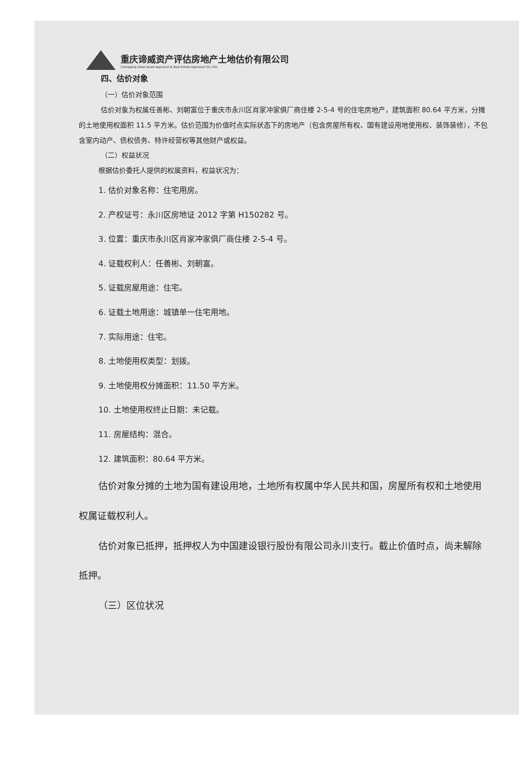重庆谛威资产评估房地产土地估价有限公司
Chongqing Diwei Asset Appraisal & Real Estate Appraisal CO.,LTD.
四、估价对象
（一）估价对象范围
估价对象为权属任善彬、刘朝富位于重庆市永川区肖家冲家俱厂商住楼 2-5-4 号的住宅房地产，建筑面积 80.64 平方米，分摊的土地使用权面积 11.5 平方米。估价范围为价值时点实际状态下的房地产（包含房屋所有权、国有建设用地使用权、装饰装修），不包含室内动产、债权债务、特许经营权等其他财产或权益。
（二）权益状况
根据估价委托人提供的权属资料，权益状况为：
1. 估价对象名称：住宅用房。
2. 产权证号：永川区房地证 2012 字第 H150282 号。
3. 位置：重庆市永川区肖家冲家俱厂商住楼 2-5-4 号。
4. 证载权利人：任善彬、刘朝富。
5. 证载房屋用途：住宅。
6. 证载土地用途：城镇单一住宅用地。
7. 实际用途：住宅。
8. 土地使用权类型：划拨。
9. 土地使用权分摊面积：11.50 平方米。
10. 土地使用权终止日期：未记载。
11. 房屋结构：混合。
12. 建筑面积：80.64 平方米。
估价对象分摊的土地为国有建设用地，土地所有权属中华人民共和国，房屋所有权和土地使用权属证载权利人。
估价对象已抵押，抵押权人为中国建设银行股份有限公司永川支行。截止价值时点，尚未解除抵押。
（三）区位状况